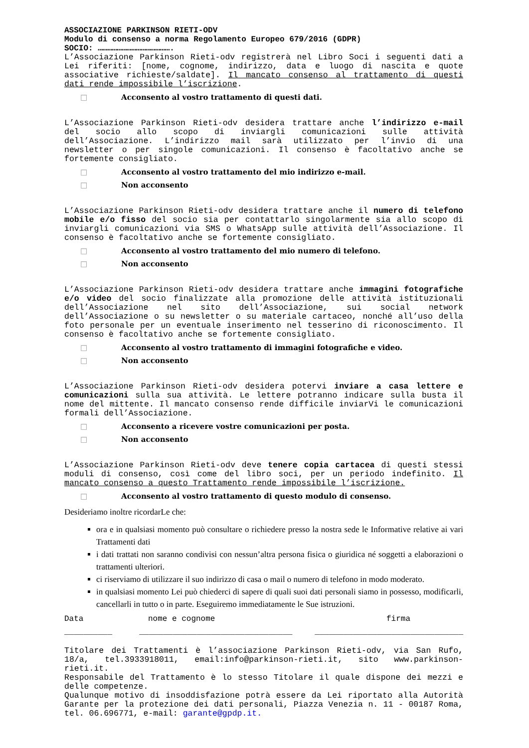ASSOCIAZIONE PARKINSON RIETI-ODV
Modulo di consenso a norma Regolamento Europeo 679/2016 (GDPR)
SOCIO: ……………………………………….
L’Associazione Parkinson Rieti-odv registrerà nel Libro Soci i seguenti dati a Lei riferiti: [nome, cognome, indirizzo, data e luogo di nascita e quote associative richieste/saldate]. Il mancato consenso al trattamento di questi dati rende impossibile l’iscrizione.
□ Acconsento al vostro trattamento di questi dati.
L’Associazione Parkinson Rieti-odv desidera trattare anche l’indirizzo e-mail del socio allo scopo di inviargli comunicazioni sulle attività dell’Associazione. L’indirizzo mail sarà utilizzato per l’invio di una newsletter o per singole comunicazioni. Il consenso è facoltativo anche se fortemente consigliato.
□ Acconsento al vostro trattamento del mio indirizzo e-mail.
□ Non acconsento
L’Associazione Parkinson Rieti-odv desidera trattare anche il numero di telefono mobile e/o fisso del socio sia per contattarlo singolarmente sia allo scopo di inviargli comunicazioni via SMS o WhatsApp sulle attività dell’Associazione. Il consenso è facoltativo anche se fortemente consigliato.
□ Acconsento al vostro trattamento del mio numero di telefono.
□ Non acconsento
L’Associazione Parkinson Rieti-odv desidera trattare anche immagini fotografiche e/o video del socio finalizzate alla promozione delle attività istituzionali dell’Associazione nel sito dell’Associazione, sui social network dell’Associazione o su newsletter o su materiale cartaceo, nonché all’uso della foto personale per un eventuale inserimento nel tesserino di riconoscimento. Il consenso è facoltativo anche se fortemente consigliato.
□ Acconsento al vostro trattamento di immagini fotografiche e video.
□ Non acconsento
L’Associazione Parkinson Rieti-odv desidera potervi inviare a casa lettere e comunicazioni sulla sua attività. Le lettere potranno indicare sulla busta il nome del mittente. Il mancato consenso rende difficile inviarVi le comunicazioni formali dell’Associazione.
□ Acconsento a ricevere vostre comunicazioni per posta.
□ Non acconsento
L’Associazione Parkinson Rieti-odv deve tenere copia cartacea di questi stessi moduli di consenso, così come del libro soci, per un periodo indefinito. Il mancato consenso a questo Trattamento rende impossibile l’iscrizione.
□ Acconsento al vostro trattamento di questo modulo di consenso.
Desideriamo inoltre ricordarLe che:
ora e in qualsiasi momento può consultare o richiedere presso la nostra sede le Informative relative ai vari Trattamenti dati
i dati trattati non saranno condivisi con nessun’altra persona fisica o giuridica né soggetti a elaborazioni o trattamenti ulteriori.
ci riserviamo di utilizzare il suo indirizzo di casa o mail o numero di telefono in modo moderato.
in qualsiasi momento Lei può chiederci di sapere di quali suoi dati personali siamo in possesso, modificarli, cancellarli in tutto o in parte. Eseguiremo immediatamente le Sue istruzioni.
Data nome e cognome firma
__________ ________________________________ _______________________________
Titolare dei Trattamenti è l’associazione Parkinson Rieti-odv, via San Rufo, 18/a, tel.3933918011, email:info@parkinson-rieti.it, sito www.parkinson-rieti.it.
Responsabile del Trattamento è lo stesso Titolare il quale dispone dei mezzi e delle competenze.
Qualunque motivo di insoddisfazione potrà essere da Lei riportato alla Autorità Garante per la protezione dei dati personali, Piazza Venezia n. 11 - 00187 Roma, tel. 06.696771, e-mail: garante@gpdp.it.